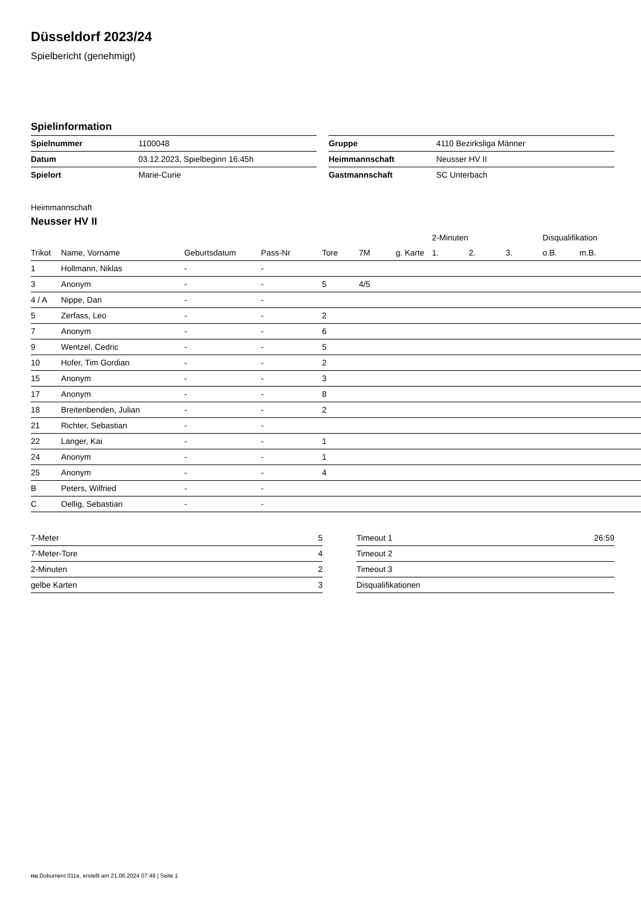Düsseldorf 2023/24
Spielbericht (genehmigt)
Spielinformation
| Spielnummer | 1100048 |
| Datum | 03.12.2023, Spielbeginn 16:45h |
| Spielort | Marie-Curie |
| Gruppe | 4110 Bezirksliga Männer |
| Heimmannschaft | Neusser HV II |
| Gastmannschaft | SC Unterbach |
Heimmannschaft
Neusser HV II
| | | | | | | | 2-Minuten | | | Disqualifikation | |
| --- | --- | --- | --- | --- | --- | --- | --- | --- | --- | --- | --- |
| Trikot | Name, Vorname | Geburtsdatum | Pass-Nr | Tore | 7M | g. Karte | 1. | 2. | 3. | o.B. | m.B. |
| 1 | Hollmann, Niklas | - | - | | | | | | | | |
| 3 | Anonym | - | - | 5 | 4/5 | | | | | | |
| 4 / A | Nippe, Dan | - | - | | | | | | | | |
| 5 | Zerfass, Leo | - | - | 2 | | | | | | | |
| 7 | Anonym | - | - | 6 | | | | | | | |
| 9 | Wentzel, Cedric | - | - | 5 | | | | | | | |
| 10 | Hofer, Tim Gordian | - | - | 2 | | | | | | | |
| 15 | Anonym | - | - | 3 | | | | | | | |
| 17 | Anonym | - | - | 8 | | | | | | | |
| 18 | Breitenbenden, Julian | - | - | 2 | | | | | | | |
| 21 | Richter, Sebastian | - | - | | | | | | | | |
| 22 | Langer, Kai | - | - | 1 | | | | | | | |
| 24 | Anonym | - | - | 1 | | | | | | | |
| 25 | Anonym | - | - | 4 | | | | | | | |
| B | Peters, Wilfried | - | - | | | | | | | | |
| C | Oellig, Sebastian | - | - | | | | | | | | |
| 7-Meter | 5 |
| 7-Meter-Tore | 4 |
| 2-Minuten | 2 |
| gelbe Karten | 3 |
| Timeout 1 | 26:59 |
| Timeout 2 | |
| Timeout 3 | |
| Disqualifikationen | |
nu.Dokument 011e, erstellt am 21.06.2024 07:49 | Seite 1